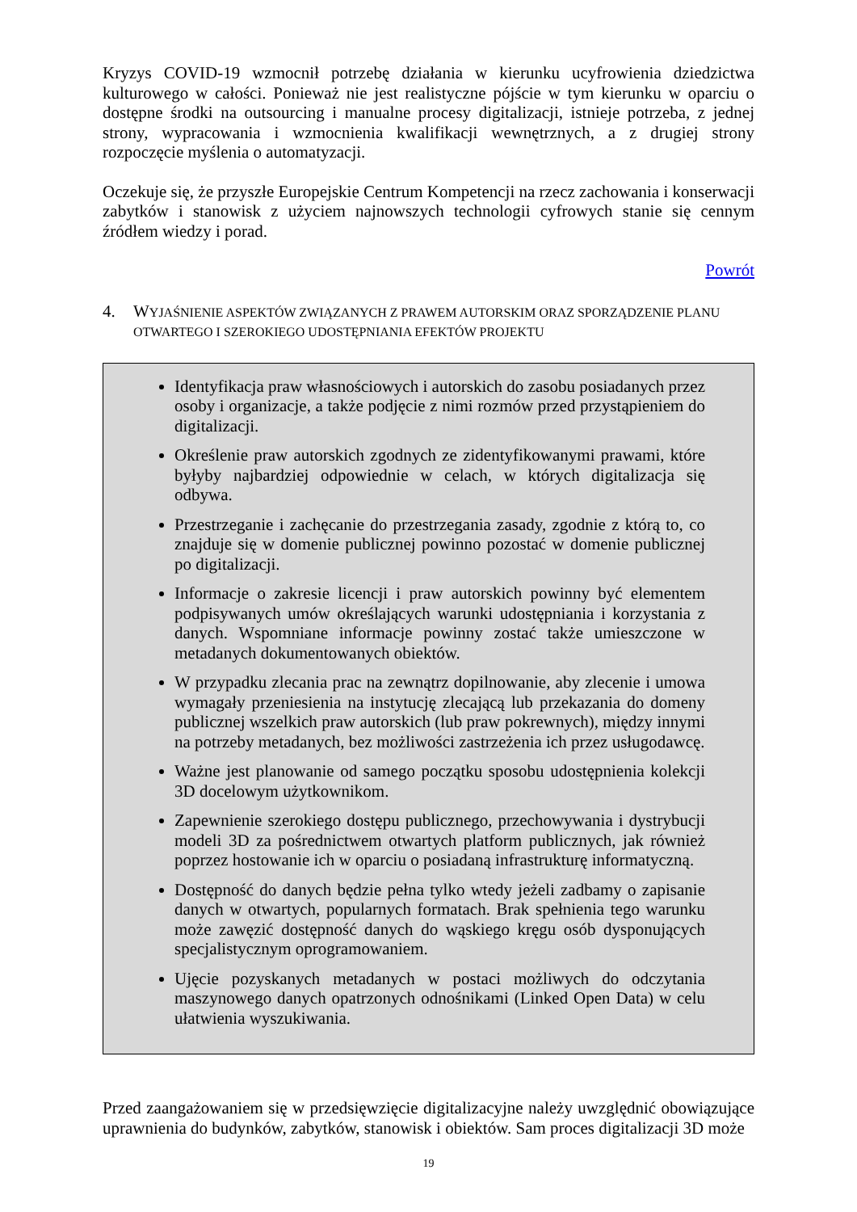Kryzys COVID-19 wzmocnił potrzebę działania w kierunku ucyfrowienia dziedzictwa kulturowego w całości. Ponieważ nie jest realistyczne pójście w tym kierunku w oparciu o dostępne środki na outsourcing i manualne procesy digitalizacji, istnieje potrzeba, z jednej strony, wypracowania i wzmocnienia kwalifikacji wewnętrznych, a z drugiej strony rozpoczęcie myślenia o automatyzacji.
Oczekuje się, że przyszłe Europejskie Centrum Kompetencji na rzecz zachowania i konserwacji zabytków i stanowisk z użyciem najnowszych technologii cyfrowych stanie się cennym źródłem wiedzy i porad.
Powrót
4. WYJAŚNIENIE ASPEKTÓW ZWIĄZANYCH Z PRAWEM AUTORSKIM ORAZ SPORZĄDZENIE PLANU OTWARTEGO I SZEROKIEGO UDOSTĘPNIANIA EFEKTÓW PROJEKTU
Identyfikacja praw własnościowych i autorskich do zasobu posiadanych przez osoby i organizacje, a także podjęcie z nimi rozmów przed przystąpieniem do digitalizacji.
Określenie praw autorskich zgodnych ze zidentyfikowanymi prawami, które byłyby najbardziej odpowiednie w celach, w których digitalizacja się odbywa.
Przestrzeganie i zachęcanie do przestrzegania zasady, zgodnie z którą to, co znajduje się w domenie publicznej powinno pozostać w domenie publicznej po digitalizacji.
Informacje o zakresie licencji i praw autorskich powinny być elementem podpisywanych umów określających warunki udostępniania i korzystania z danych. Wspomniane informacje powinny zostać także umieszczone w metadanych dokumentowanych obiektów.
W przypadku zlecania prac na zewnątrz dopilnowanie, aby zlecenie i umowa wymagały przeniesienia na instytucję zlecającą lub przekazania do domeny publicznej wszelkich praw autorskich (lub praw pokrewnych), między innymi na potrzeby metadanych, bez możliwości zastrzeżenia ich przez usługodawcę.
Ważne jest planowanie od samego początku sposobu udostępnienia kolekcji 3D docelowym użytkownikom.
Zapewnienie szerokiego dostępu publicznego, przechowywania i dystrybucji modeli 3D za pośrednictwem otwartych platform publicznych, jak również poprzez hostowanie ich w oparciu o posiadaną infrastrukturę informatyczną.
Dostępność do danych będzie pełna tylko wtedy jeżeli zadbamy o zapisanie danych w otwartych, popularnych formatach. Brak spełnienia tego warunku może zawęzić dostępność danych do wąskiego kręgu osób dysponujących specjalistycznym oprogramowaniem.
Ujęcie pozyskanych metadanych w postaci możliwych do odczytania maszynowego danych opatrzonych odnośnikami (Linked Open Data) w celu ułatwienia wyszukiwania.
Przed zaangażowaniem się w przedsięwzięcie digitalizacyjne należy uwzględnić obowiązujące uprawnienia do budynków, zabytków, stanowisk i obiektów. Sam proces digitalizacji 3D może
19